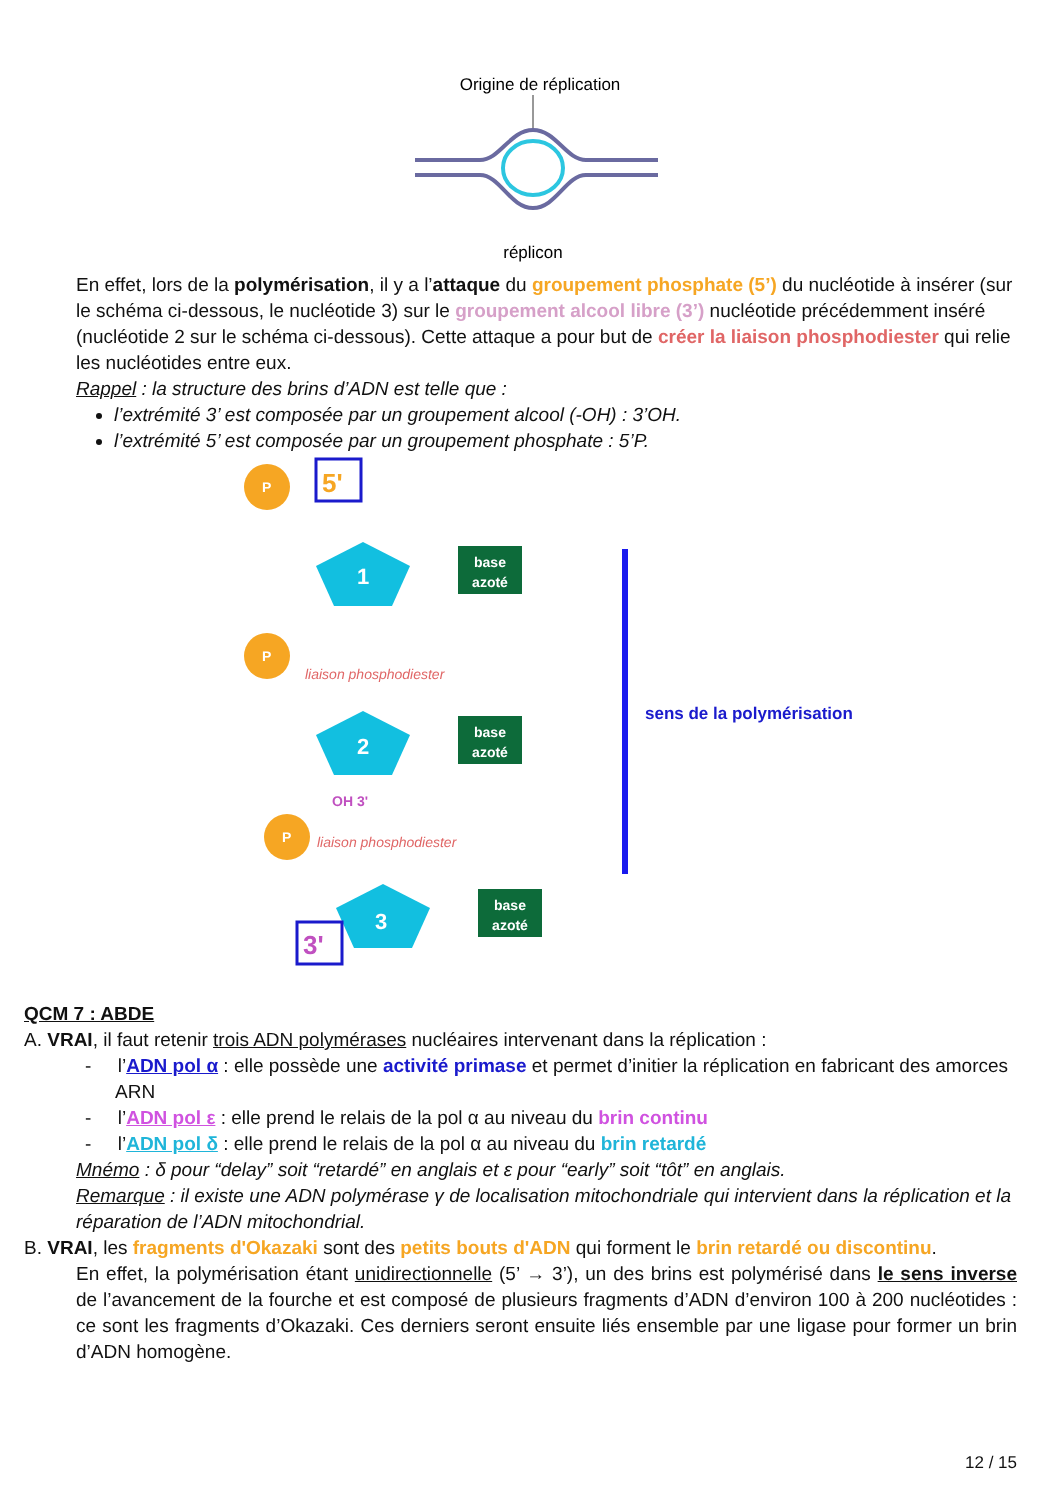Origine de réplication
réplicon
En effet, lors de la polymérisation, il y a l’attaque du groupement phosphate (5’) du nucléotide à insérer (sur le schéma ci-dessous, le nucléotide 3) sur le groupement alcool libre (3’) nucléotide précédemment inséré (nucléotide 2 sur le schéma ci-dessous). Cette attaque a pour but de créer la liaison phosphodiester qui relie les nucléotides entre eux.
Rappel : la structure des brins d’ADN est telle que :
l’extrémité 3’ est composée par un groupement alcool (-OH) : 3’OH.
l’extrémité 5’ est composée par un groupement phosphate : 5’P.
P
5'
1
base
azoté
liaison phosphodiester
P
2
base
azoté
OH 3'
liaison phosphodiester
P
3
base
azoté
3'
sens de la polymérisation
QCM 7 : ABDE
A. VRAI, il faut retenir trois ADN polymérases nucléaires intervenant dans la réplication :
- l’ADN pol α : elle possède une activité primase et permet d’initier la réplication en fabricant des amorces ARN
- l’ADN pol ε : elle prend le relais de la pol α au niveau du brin continu
- l’ADN pol δ : elle prend le relais de la pol α au niveau du brin retardé
Mnémo : δ pour “delay” soit “retardé” en anglais et ε pour “early” soit “tôt” en anglais.
Remarque : il existe une ADN polymérase γ de localisation mitochondriale qui intervient dans la réplication et la réparation de l’ADN mitochondrial.
B. VRAI, les fragments d'Okazaki sont des petits bouts d'ADN qui forment le brin retardé ou discontinu.
En effet, la polymérisation étant unidirectionnelle (5’ → 3’), un des brins est polymérisé dans le sens inverse de l’avancement de la fourche et est composé de plusieurs fragments d’ADN d’environ 100 à 200 nucléotides : ce sont les fragments d’Okazaki. Ces derniers seront ensuite liés ensemble par une ligase pour former un brin d’ADN homogène.
12 / 15